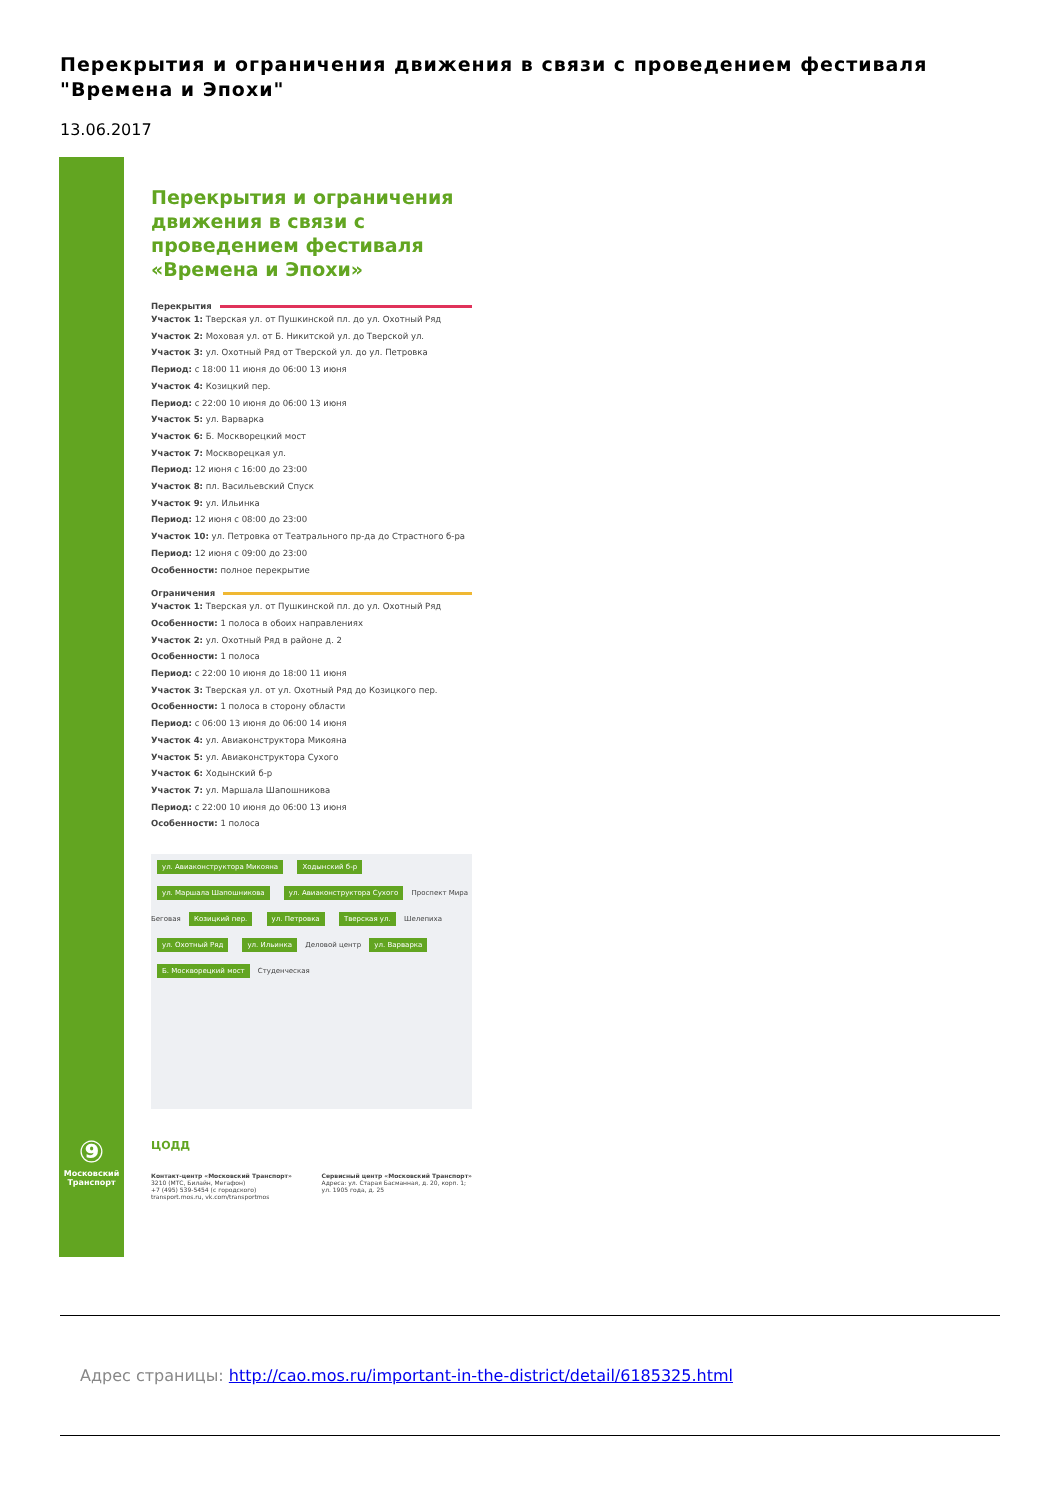Перекрытия и ограничения движения в связи с проведением фестиваля "Времена и Эпохи"
13.06.2017
⑨
Московский Транспорт
Перекрытия и ограничения движения в связи с проведением фестиваля «Времена и Эпохи»
Перекрытия
Участок 1: Тверская ул. от Пушкинской пл. до ул. Охотный Ряд
Участок 2: Моховая ул. от Б. Никитской ул. до Тверской ул.
Участок 3: ул. Охотный Ряд от Тверской ул. до ул. Петровка
Период: с 18:00 11 июня до 06:00 13 июня
Участок 4: Козицкий пер.
Период: с 22:00 10 июня до 06:00 13 июня
Участок 5: ул. Варварка
Участок 6: Б. Москворецкий мост
Участок 7: Москворецкая ул.
Период: 12 июня с 16:00 до 23:00
Участок 8: пл. Васильевский Спуск
Участок 9: ул. Ильинка
Период: 12 июня с 08:00 до 23:00
Участок 10: ул. Петровка от Театрального пр-да до Страстного б-ра
Период: 12 июня с 09:00 до 23:00
Особенности: полное перекрытие
Ограничения
Участок 1: Тверская ул. от Пушкинской пл. до ул. Охотный Ряд
Особенности: 1 полоса в обоих направлениях
Участок 2: ул. Охотный Ряд в районе д. 2
Особенности: 1 полоса
Период: с 22:00 10 июня до 18:00 11 июня
Участок 3: Тверская ул. от ул. Охотный Ряд до Козицкого пер.
Особенности: 1 полоса в сторону области
Период: с 06:00 13 июня до 06:00 14 июня
Участок 4: ул. Авиаконструктора Микояна
Участок 5: ул. Авиаконструктора Сухого
Участок 6: Ходынский б-р
Участок 7: ул. Маршала Шапошникова
Период: с 22:00 10 июня до 06:00 13 июня
Особенности: 1 полоса
ул. Авиаконструктора Микояна Ходынский б-р ул. Маршала Шапошникова ул. Авиаконструктора Сухого Проспект Мира Беговая Козицкий пер. ул. Петровка Тверская ул. Шелепиха ул. Охотный Ряд ул. Ильинка Деловой центр ул. Варварка Б. Москворецкий мост Студенческая
ЦОДД
Контакт-центр «Московский Транспорт»
3210 (МТС, Билайн, Мегафон)
+7 (495) 539-5454 (с городского)
transport.mos.ru, vk.com/transportmos
Сервисный центр «Московский Транспорт»
Адреса: ул. Старая Басманная, д. 20, корп. 1;
ул. 1905 года, д. 25
Адрес страницы: http://cao.mos.ru/important-in-the-district/detail/6185325.html